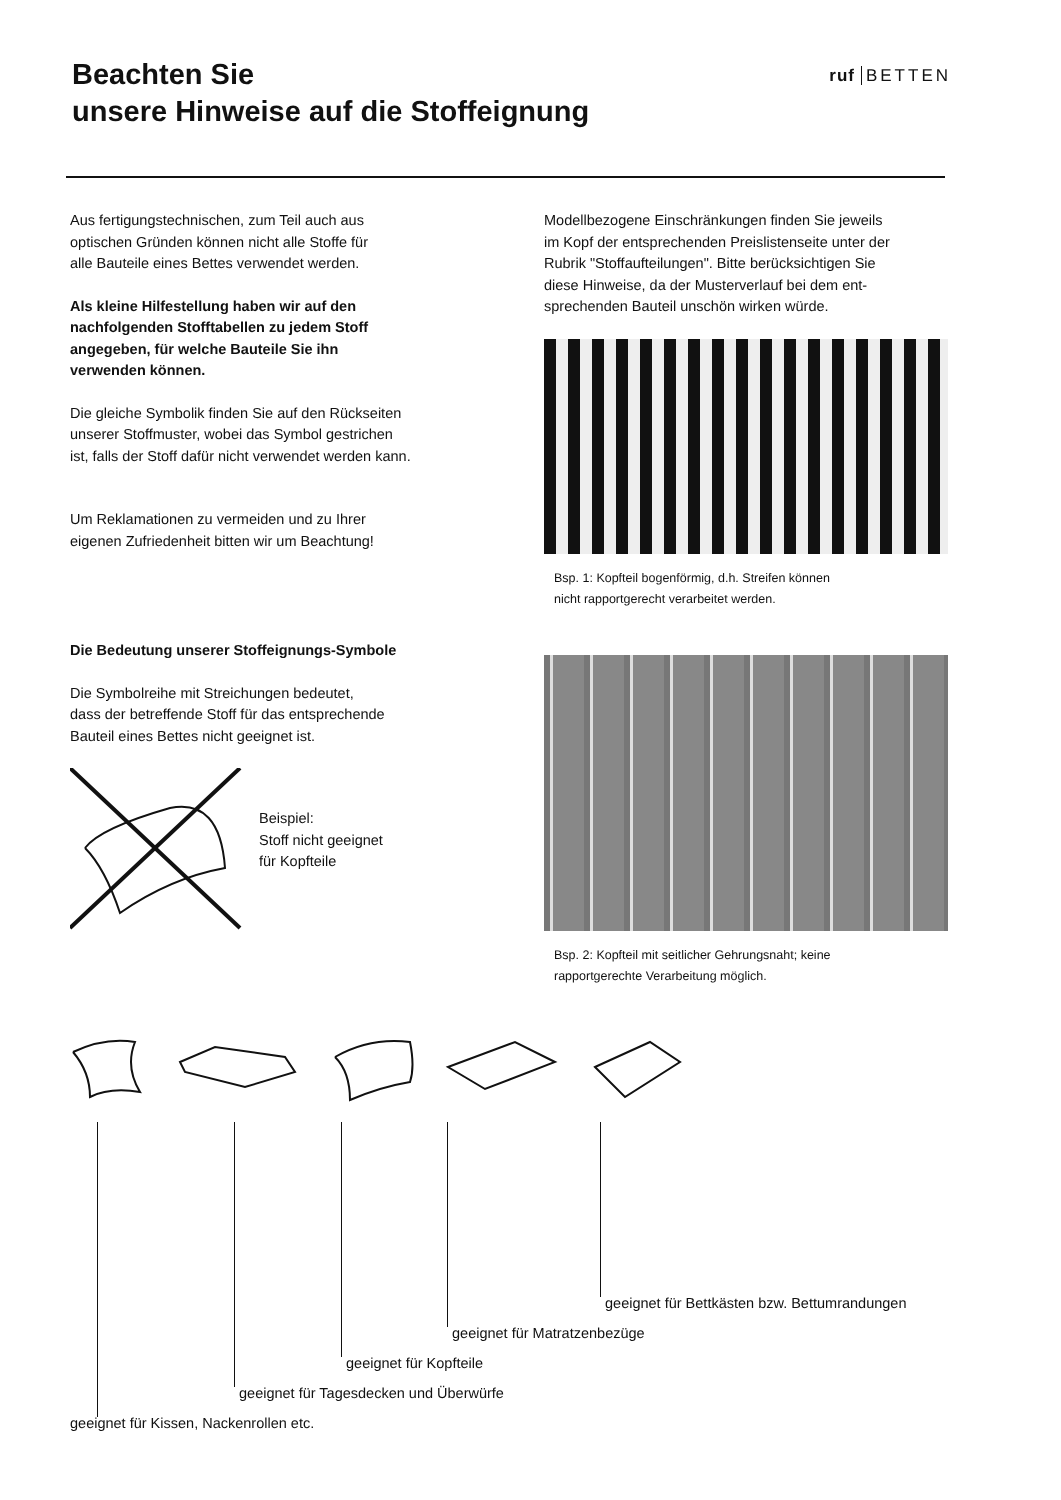Beachten Sie
unsere Hinweise auf die Stoffeignung
ruf BETTEN
Aus fertigungstechnischen, zum Teil auch aus
optischen Gründen können nicht alle Stoffe für
alle Bauteile eines Bettes verwendet werden.
Als kleine Hilfestellung haben wir auf den
nachfolgenden Stofftabellen zu jedem Stoff
angegeben, für welche Bauteile Sie ihn
verwenden können.
Die gleiche Symbolik finden Sie auf den Rückseiten
unserer Stoffmuster, wobei das Symbol gestrichen
ist, falls der Stoff dafür nicht verwendet werden kann.
Um Reklamationen zu vermeiden und zu Ihrer
eigenen Zufriedenheit bitten wir um Beachtung!
Die Bedeutung unserer Stoffeignungs-Symbole
Die Symbolreihe mit Streichungen bedeutet,
dass der betreffende Stoff für das entsprechende
Bauteil eines Bettes nicht geeignet ist.
Beispiel:
Stoff nicht geeignet
für Kopfteile
Modellbezogene Einschränkungen finden Sie jeweils
im Kopf der entsprechenden Preislistenseite unter der
Rubrik "Stoffaufteilungen". Bitte berücksichtigen Sie
diese Hinweise, da der Musterverlauf bei dem ent-
sprechenden Bauteil unschön wirken würde.
Bsp. 1: Kopfteil bogenförmig, d.h. Streifen können
nicht rapportgerecht verarbeitet werden.
Bsp. 2: Kopfteil mit seitlicher Gehrungsnaht; keine
rapportgerechte Verarbeitung möglich.
geeignet für Bettkästen bzw. Bettumrandungen
geeignet für Matratzenbezüge
geeignet für Kopfteile
geeignet für Tagesdecken und Überwürfe
geeignet für Kissen, Nackenrollen etc.